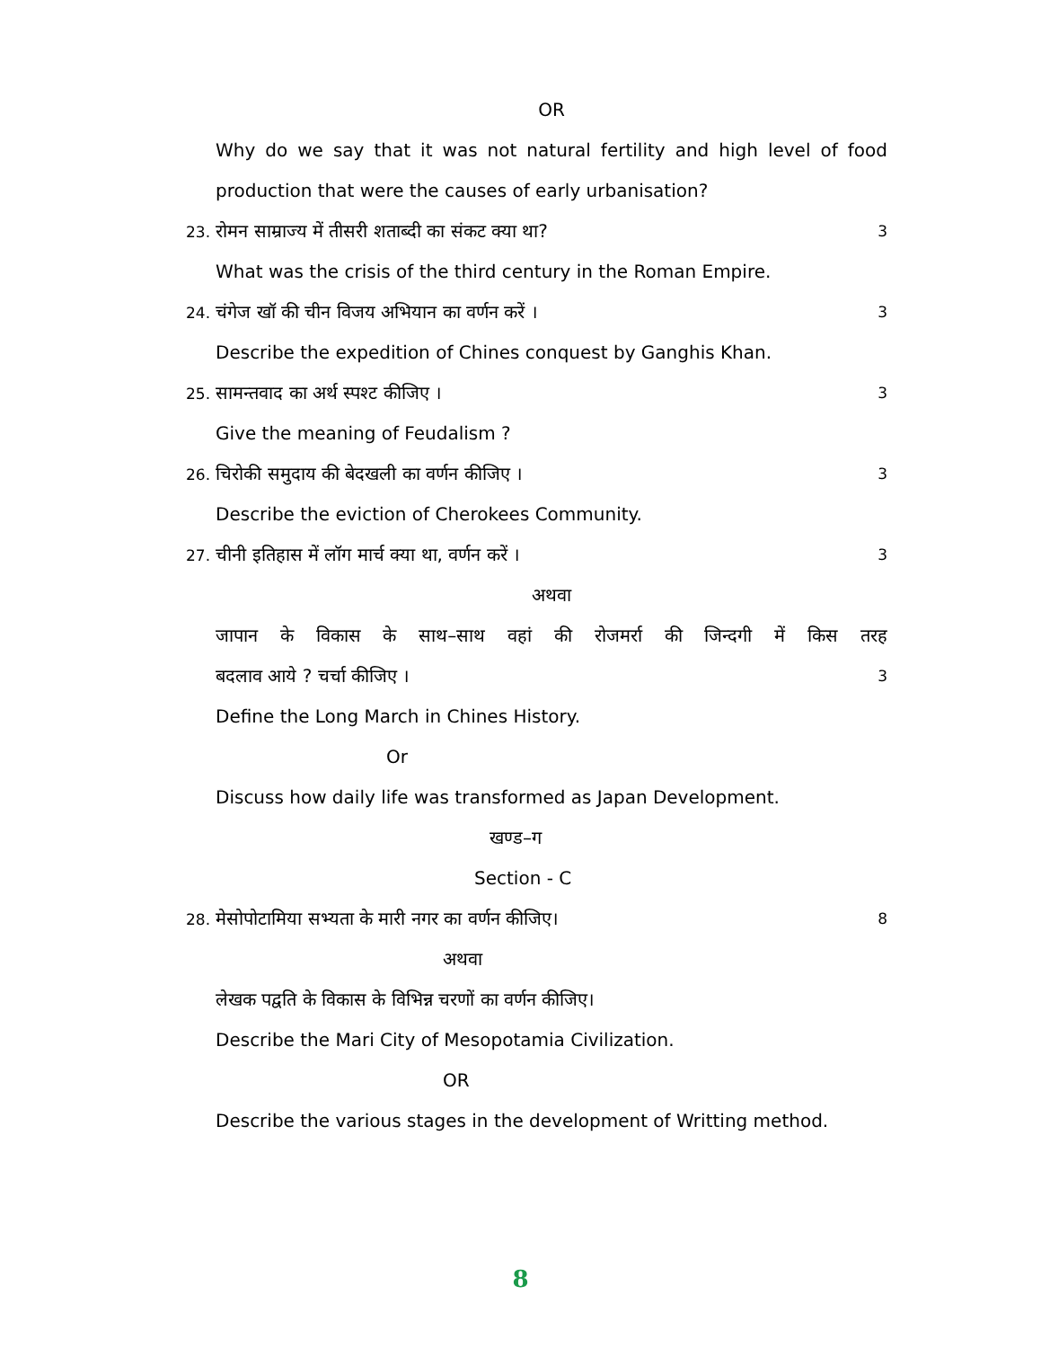OR
Why do we say that it was not natural fertility and high level of food
production that were the causes of early urbanisation?
23. रोमन साम्राज्य में तीसरी शताब्दी का संकट क्या था? 3
What was the crisis of the third century in the Roman Empire.
24. चंगेज खॉ की चीन विजय अभियान का वर्णन करें । 3
Describe the expedition of Chines conquest by Ganghis Khan.
25. सामन्तवाद का अर्थ स्पश्ट कीजिए । 3
Give the meaning of Feudalism ?
26. चिरोकी समुदाय की बेदखली का वर्णन कीजिए । 3
Describe the eviction of Cherokees Community.
27. चीनी इतिहास में लॉग मार्च क्या था, वर्णन करें । 3
अथवा
जापान के विकास के साथ–साथ वहां की रोजमर्रा की जिन्दगी में किस तरह
बदलाव आये ? चर्चा कीजिए । 3
Define the Long March in Chines History.
Or
Discuss how daily life was transformed as Japan Development.
खण्ड–ग
Section - C
28. मेसोपोटामिया सभ्यता के मारी नगर का वर्णन कीजिए। 8
अथवा
लेखक पद्वति के विकास के विभिन्न चरणों का वर्णन कीजिए।
Describe the Mari City of Mesopotamia Civilization.
OR
Describe the various stages in the development of Writting method.
8